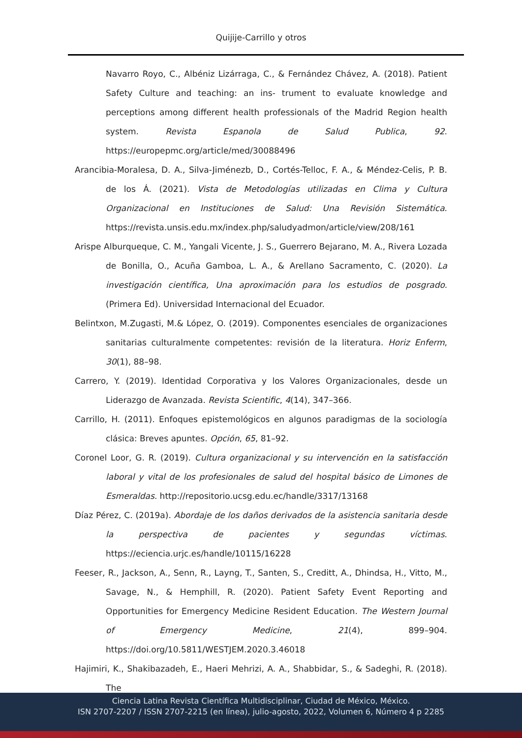Quijije-Carrillo y otros
Navarro Royo, C., Albéniz Lizárraga, C., & Fernández Chávez, A. (2018). Patient Safety Culture and teaching: an ins- trument to evaluate knowledge and perceptions among different health professionals of the Madrid Region health system. Revista Espanola de Salud Publica, 92. https://europepmc.org/article/med/30088496
Arancibia-Moralesa, D. A., Silva-Jiménezb, D., Cortés-Telloc, F. A., & Méndez-Celis, P. B. de los Á. (2021). Vista de Metodologías utilizadas en Clima y Cultura Organizacional en Instituciones de Salud: Una Revisión Sistemática. https://revista.unsis.edu.mx/index.php/saludyadmon/article/view/208/161
Arispe Alburqueque, C. M., Yangali Vicente, J. S., Guerrero Bejarano, M. A., Rivera Lozada de Bonilla, O., Acuña Gamboa, L. A., & Arellano Sacramento, C. (2020). La investigación científica, Una aproximación para los estudios de posgrado. (Primera Ed). Universidad Internacional del Ecuador.
Belintxon, M.Zugasti, M.& López, O. (2019). Componentes esenciales de organizaciones sanitarias culturalmente competentes: revisión de la literatura. Horiz Enferm, 30(1), 88–98.
Carrero, Y. (2019). Identidad Corporativa y los Valores Organizacionales, desde un Liderazgo de Avanzada. Revista Scientific, 4(14), 347–366.
Carrillo, H. (2011). Enfoques epistemológicos en algunos paradigmas de la sociología clásica: Breves apuntes. Opción, 65, 81–92.
Coronel Loor, G. R. (2019). Cultura organizacional y su intervención en la satisfacción laboral y vital de los profesionales de salud del hospital básico de Limones de Esmeraldas. http://repositorio.ucsg.edu.ec/handle/3317/13168
Díaz Pérez, C. (2019a). Abordaje de los daños derivados de la asistencia sanitaria desde la perspectiva de pacientes y segundas víctimas. https://eciencia.urjc.es/handle/10115/16228
Feeser, R., Jackson, A., Senn, R., Layng, T., Santen, S., Creditt, A., Dhindsa, H., Vitto, M., Savage, N., & Hemphill, R. (2020). Patient Safety Event Reporting and Opportunities for Emergency Medicine Resident Education. The Western Journal of Emergency Medicine, 21(4), 899–904. https://doi.org/10.5811/WESTJEM.2020.3.46018
Hajimiri, K., Shakibazadeh, E., Haeri Mehrizi, A. A., Shabbidar, S., & Sadeghi, R. (2018). The
Ciencia Latina Revista Científica Multidisciplinar, Ciudad de México, México.
ISN 2707-2207 / ISSN 2707-2215 (en línea), julio-agosto, 2022, Volumen 6, Número 4 p 2285